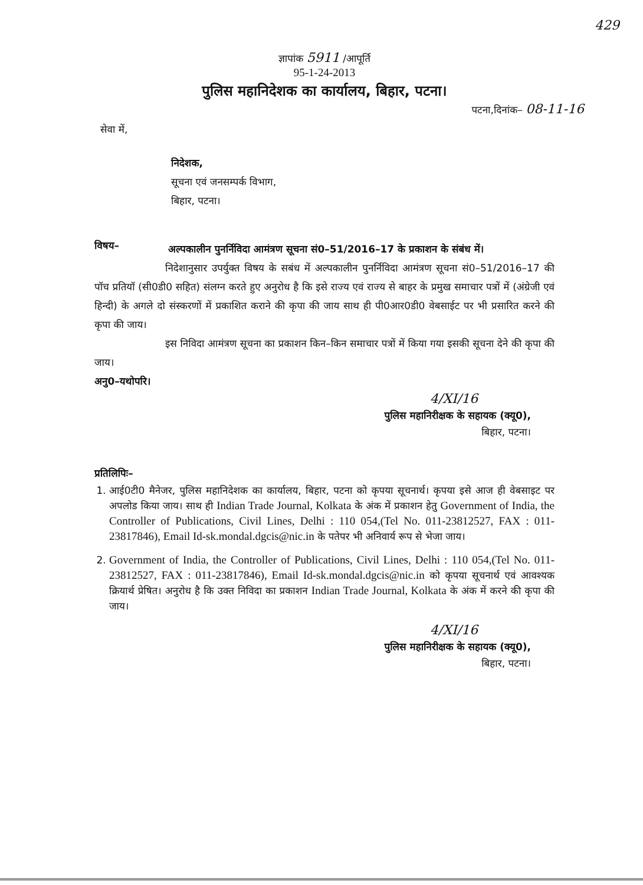429
ज्ञापांक 5911 /आपूर्ति
95-1-24-2013
पुलिस महानिदेशक का कार्यालय, बिहार, पटना।
पटना,दिनांक– 08-11-16
सेवा में,
निदेशक,
सूचना एवं जनसम्पर्क विभाग,
बिहार, पटना।
विषय–
अल्पकालीन पुनर्निविदा आमंत्रण सूचना सं0–51/2016–17 के प्रकाशन के संबंध में।
निदेशानुसार उपर्युक्त विषय के सबंध में अल्पकालीन पुनर्निविदा आमंत्रण सूचना सं0–51/2016–17 की पॉच प्रतियॉ (सी0डी0 सहित) संलग्न करते हुए अनुरोध है कि इसे राज्य एवं राज्य से बाहर के प्रमुख समाचार पत्रों में (अंग्रेजी एवं हिन्दी) के अगले दो संस्करणों में प्रकाशित कराने की कृपा की जाय साथ ही पी0आर0डी0 वेबसाईट पर भी प्रसारित करने की कृपा की जाय।
इस निविदा आमंत्रण सूचना का प्रकाशन किन–किन समाचार पत्रों में किया गया इसकी सूचना देने की कृपा की जाय।
अनु0–यथोपरि।
4/XI/16
पुलिस महानिरीक्षक के सहायक (क्यू0),
बिहार, पटना।
प्रतिलिपिः–
1. आई0टी0 मैनेजर, पुलिस महानिदेशक का कार्यालय, बिहार, पटना को कृपया सूचनार्थ। कृपया इसे आज ही वेबसाइट पर अपलोड किया जाय। साथ ही Indian Trade Journal, Kolkata के अंक में प्रकाशन हेतु Government of India, the Controller of Publications, Civil Lines, Delhi : 110 054,(Tel No. 011-23812527, FAX : 011-23817846), Email Id-sk.mondal.dgcis@nic.in के पतेपर भी अनिवार्य रूप से भेजा जाय।
2. Government of India, the Controller of Publications, Civil Lines, Delhi : 110 054,(Tel No. 011-23812527, FAX : 011-23817846), Email Id-sk.mondal.dgcis@nic.in को कृपया सूचनार्थ एवं आवश्यक क्रियार्थ प्रेषित। अनुरोध है कि उक्त निविदा का प्रकाशन Indian Trade Journal, Kolkata के अंक में करने की कृपा की जाय।
4/XI/16
पुलिस महानिरीक्षक के सहायक (क्यू0),
बिहार, पटना।